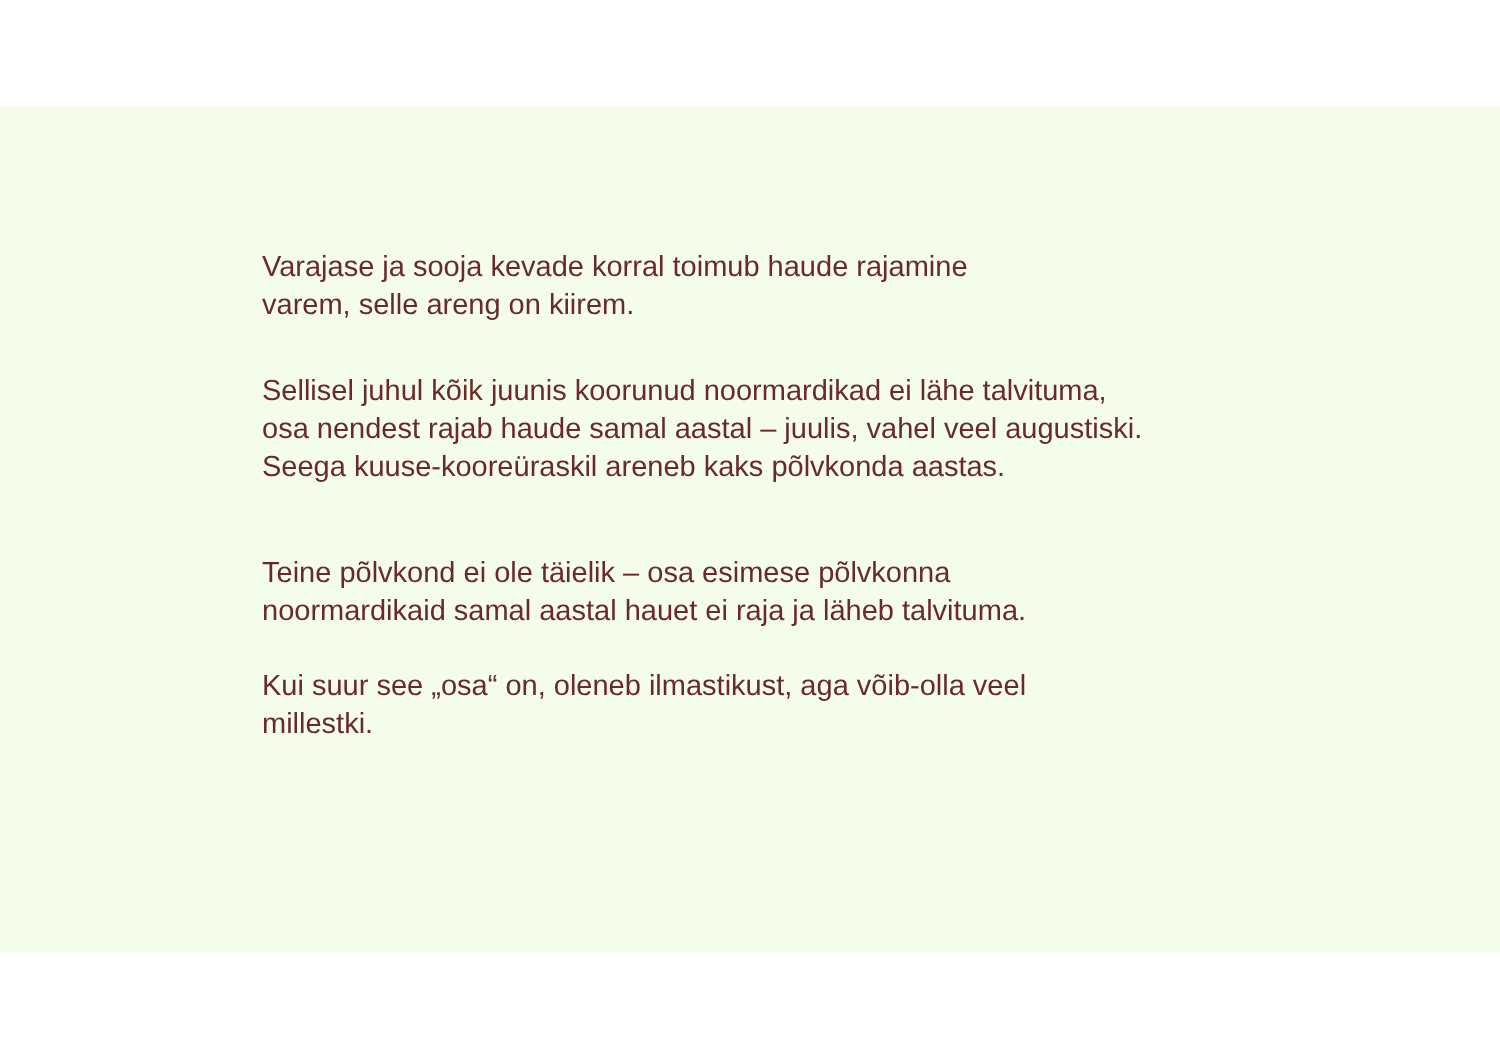Varajase ja sooja kevade korral toimub haude rajamine
varem, selle areng on kiirem.
Sellisel juhul kõik juunis koorunud noormardikad ei lähe talvituma,
osa nendest rajab haude samal aastal – juulis, vahel veel augustiski.
Seega kuuse-kooreüraskil areneb kaks põlvkonda aastas.
Teine põlvkond ei ole täielik – osa esimese põlvkonna
noormardikaid samal aastal hauet ei raja ja läheb talvituma.
Kui suur see „osa“ on, oleneb ilmastikust, aga võib-olla veel
millestki.